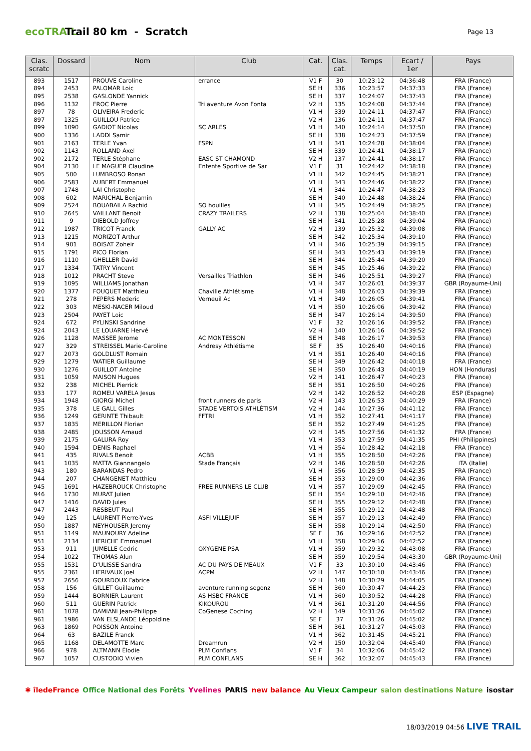ecoTRAIL
Trail 80 km - Scratch
Page 13
| Clas. scratc | Dossard | Nom | Club | Cat. | Clas. cat. | Temps | Ecart / 1er | Pays |
| --- | --- | --- | --- | --- | --- | --- | --- | --- |
| 893 | 1517 | PROUVE Caroline | errance | V1 F | 30 | 10:23:12 | 04:36:48 | FRA (France) |
| 894 | 2453 | PALOMAR Loic | | SE H | 336 | 10:23:57 | 04:37:33 | FRA (France) |
| 895 | 2538 | GASLONDE Yannick | | SE H | 337 | 10:24:07 | 04:37:43 | FRA (France) |
| 896 | 1132 | FROC Pierre | Tri aventure Avon Fonta | V2 H | 135 | 10:24:08 | 04:37:44 | FRA (France) |
| 897 | 78 | OLIVEIRA Frederic | | V1 H | 339 | 10:24:11 | 04:37:47 | FRA (France) |
| 897 | 1325 | GUILLOU Patrice | | V2 H | 136 | 10:24:11 | 04:37:47 | FRA (France) |
| 899 | 1090 | GADIOT Nicolas | SC ARLES | V1 H | 340 | 10:24:14 | 04:37:50 | FRA (France) |
| 900 | 1336 | LADDI Samir | | SE H | 338 | 10:24:23 | 04:37:59 | FRA (France) |
| 901 | 2163 | TERLE Yvan | FSPN | V1 H | 341 | 10:24:28 | 04:38:04 | FRA (France) |
| 902 | 1143 | ROLLAND Axel | | SE H | 339 | 10:24:41 | 04:38:17 | FRA (France) |
| 902 | 2172 | TERLE Stéphane | EASC ST CHAMOND | V2 H | 137 | 10:24:41 | 04:38:17 | FRA (France) |
| 904 | 2130 | LE MAGUER Claudine | Entente Sportive de Sar | V1 F | 31 | 10:24:42 | 04:38:18 | FRA (France) |
| 905 | 500 | LUMBROSO Ronan | | V1 H | 342 | 10:24:45 | 04:38:21 | FRA (France) |
| 906 | 2583 | AUBERT Emmanuel | | V1 H | 343 | 10:24:46 | 04:38:22 | FRA (France) |
| 907 | 1748 | LAI Christophe | | V1 H | 344 | 10:24:47 | 04:38:23 | FRA (France) |
| 908 | 602 | MARICHAL Benjamin | | SE H | 340 | 10:24:48 | 04:38:24 | FRA (France) |
| 909 | 2524 | BOUABAILA Rachid | SO houilles | V1 H | 345 | 10:24:49 | 04:38:25 | FRA (France) |
| 910 | 2645 | VAILLANT Benoit | CRAZY TRAILERS | V2 H | 138 | 10:25:04 | 04:38:40 | FRA (France) |
| 911 | 9 | DIEBOLD Joffrey | | SE H | 341 | 10:25:28 | 04:39:04 | FRA (France) |
| 912 | 1987 | TRICOT Franck | GALLY AC | V2 H | 139 | 10:25:32 | 04:39:08 | FRA (France) |
| 913 | 1215 | MORIZOT Arthur | | SE H | 342 | 10:25:34 | 04:39:10 | FRA (France) |
| 914 | 901 | BOISAT Zoheir | | V1 H | 346 | 10:25:39 | 04:39:15 | FRA (France) |
| 915 | 1791 | PICO Florian | | SE H | 343 | 10:25:43 | 04:39:19 | FRA (France) |
| 916 | 1110 | GHELLER David | | SE H | 344 | 10:25:44 | 04:39:20 | FRA (France) |
| 917 | 1334 | TATRY Vincent | | SE H | 345 | 10:25:46 | 04:39:22 | FRA (France) |
| 918 | 1012 | PRACHT Steve | Versailles Triathlon | SE H | 346 | 10:25:51 | 04:39:27 | FRA (France) |
| 919 | 1095 | WILLIAMS Jonathan | | V1 H | 347 | 10:26:01 | 04:39:37 | GBR (Royaume-Uni) |
| 920 | 1377 | FOUQUET Matthieu | Chaville Athlétisme | V1 H | 348 | 10:26:03 | 04:39:39 | FRA (France) |
| 921 | 278 | PEPERS Mederic | Verneuil Ac | V1 H | 349 | 10:26:05 | 04:39:41 | FRA (France) |
| 922 | 303 | MESKI-NACER Miloud | | V1 H | 350 | 10:26:06 | 04:39:42 | FRA (France) |
| 923 | 2504 | PAYET Loic | | SE H | 347 | 10:26:14 | 04:39:50 | FRA (France) |
| 924 | 672 | PYLINSKI Sandrine | | V1 F | 32 | 10:26:16 | 04:39:52 | FRA (France) |
| 924 | 2043 | LE LOUARNE Hervé | | V2 H | 140 | 10:26:16 | 04:39:52 | FRA (France) |
| 926 | 1128 | MASSEE Jerome | AC MONTESSON | SE H | 348 | 10:26:17 | 04:39:53 | FRA (France) |
| 927 | 329 | STREISSEL Marie-Caroline | Andresy Athlétisme | SE F | 35 | 10:26:40 | 04:40:16 | FRA (France) |
| 927 | 2073 | GOLDLUST Romain | | V1 H | 351 | 10:26:40 | 04:40:16 | FRA (France) |
| 929 | 1279 | WATIER Guillaume | | SE H | 349 | 10:26:42 | 04:40:18 | FRA (France) |
| 930 | 1276 | GUILLOT Antoine | | SE H | 350 | 10:26:43 | 04:40:19 | HON (Honduras) |
| 931 | 1059 | MAISON Hugues | | V2 H | 141 | 10:26:47 | 04:40:23 | FRA (France) |
| 932 | 238 | MICHEL Pierrick | | SE H | 351 | 10:26:50 | 04:40:26 | FRA (France) |
| 933 | 177 | ROMEU VARELA Jesus | | V2 H | 142 | 10:26:52 | 04:40:28 | ESP (Espagne) |
| 934 | 1948 | GIORGI Michel | front runners de paris | V2 H | 143 | 10:26:53 | 04:40:29 | FRA (France) |
| 935 | 378 | LE GALL Gilles | STADE VERTOIS ATHLÉTISM | V2 H | 144 | 10:27:36 | 04:41:12 | FRA (France) |
| 936 | 1249 | GERINTE Thibault | FFTRI | V1 H | 352 | 10:27:41 | 04:41:17 | FRA (France) |
| 937 | 1835 | MERILLON Florian | | SE H | 352 | 10:27:49 | 04:41:25 | FRA (France) |
| 938 | 2485 | JOUSSON Arnaud | | V2 H | 145 | 10:27:56 | 04:41:32 | FRA (France) |
| 939 | 2175 | GALURA Roy | | V1 H | 353 | 10:27:59 | 04:41:35 | PHI (Philippines) |
| 940 | 1594 | DENIS Raphael | | V1 H | 354 | 10:28:42 | 04:42:18 | FRA (France) |
| 941 | 435 | RIVALS Benoit | ACBB | V1 H | 355 | 10:28:50 | 04:42:26 | FRA (France) |
| 941 | 1035 | MATTA Giannangelo | Stade Français | V2 H | 146 | 10:28:50 | 04:42:26 | ITA (Italie) |
| 943 | 180 | BARANDAS Pedro | | V1 H | 356 | 10:28:59 | 04:42:35 | FRA (France) |
| 944 | 207 | CHANGENET Matthieu | | SE H | 353 | 10:29:00 | 04:42:36 | FRA (France) |
| 945 | 1691 | HAZEBROUCK Christophe | FREE RUNNERS LE CLUB | V1 H | 357 | 10:29:09 | 04:42:45 | FRA (France) |
| 946 | 1730 | MURAT Julien | | SE H | 354 | 10:29:10 | 04:42:46 | FRA (France) |
| 947 | 1416 | DAVID Jules | | SE H | 355 | 10:29:12 | 04:42:48 | FRA (France) |
| 947 | 2443 | RESBEUT Paul | | SE H | 355 | 10:29:12 | 04:42:48 | FRA (France) |
| 949 | 125 | LAURENT Pierre-Yves | ASFI VILLEJUIF | SE H | 357 | 10:29:13 | 04:42:49 | FRA (France) |
| 950 | 1887 | NEYHOUSER Jeremy | | SE H | 358 | 10:29:14 | 04:42:50 | FRA (France) |
| 951 | 1149 | MAUNOURY Adeline | | SE F | 36 | 10:29:16 | 04:42:52 | FRA (France) |
| 951 | 2134 | HERICHE Emmanuel | | V1 H | 358 | 10:29:16 | 04:42:52 | FRA (France) |
| 953 | 911 | JUMELLE Cedric | OXYGENE PSA | V1 H | 359 | 10:29:32 | 04:43:08 | FRA (France) |
| 954 | 1022 | THOMAS Alun | | SE H | 359 | 10:29:54 | 04:43:30 | GBR (Royaume-Uni) |
| 955 | 1531 | D'ULISSE Sandra | AC DU PAYS DE MEAUX | V1 F | 33 | 10:30:10 | 04:43:46 | FRA (France) |
| 955 | 2361 | HERIVAUX Joel | ACPM | V2 H | 147 | 10:30:10 | 04:43:46 | FRA (France) |
| 957 | 2656 | GOURDOUX Fabrice | | V2 H | 148 | 10:30:29 | 04:44:05 | FRA (France) |
| 958 | 156 | GILLET Guillaume | aventure running segonz | SE H | 360 | 10:30:47 | 04:44:23 | FRA (France) |
| 959 | 1444 | BORNIER Laurent | AS HSBC FRANCE | V1 H | 360 | 10:30:52 | 04:44:28 | FRA (France) |
| 960 | 511 | GUERIN Patrick | KIKOUROU | V1 H | 361 | 10:31:20 | 04:44:56 | FRA (France) |
| 961 | 1078 | DAMIANI Jean-Philippe | CoGenese Coching | V2 H | 149 | 10:31:26 | 04:45:02 | FRA (France) |
| 961 | 1986 | VAN ELSLANDE Léopoldine | | SE F | 37 | 10:31:26 | 04:45:02 | FRA (France) |
| 963 | 1869 | POISSON Antoine | | SE H | 361 | 10:31:27 | 04:45:03 | FRA (France) |
| 964 | 63 | BAZILE Franck | | V1 H | 362 | 10:31:45 | 04:45:21 | FRA (France) |
| 965 | 1168 | DELAMOTTE Marc | Dreamrun | V2 H | 150 | 10:32:04 | 04:45:40 | FRA (France) |
| 966 | 978 | ALTMANN Élodie | PLM Conflans | V1 F | 34 | 10:32:06 | 04:45:42 | FRA (France) |
| 967 | 1057 | CUSTODIO Vivien | PLM CONFLANS | SE H | 362 | 10:32:07 | 04:45:43 | FRA (France) |
✱ îledeFrance Office National des Forêts Yvelines PARIS new balance Au Vieux Campeur salon destinations Nature isostar
18/03/2019 04:56 LIVE TRAIL